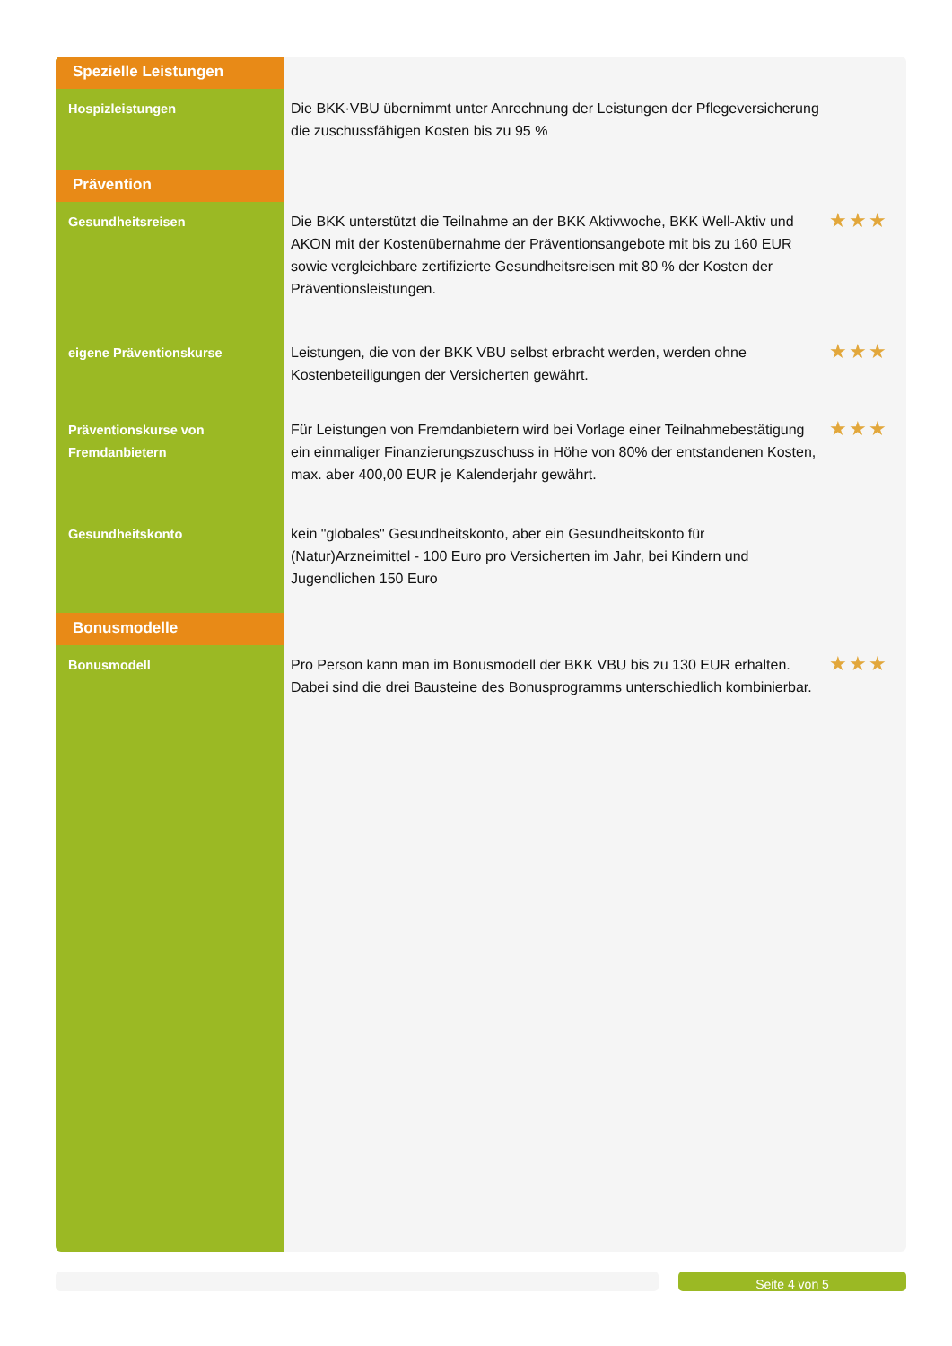| Spezielle Leistungen | | |
| Hospizleistungen | Die BKK·VBU übernimmt unter Anrechnung der Leistungen der Pflegeversicherung die zuschussfähigen Kosten bis zu 95 % | |
| Prävention | | |
| Gesundheitsreisen | Die BKK unterstützt die Teilnahme an der BKK Aktivwoche, BKK Well-Aktiv und AKON mit der Kostenübernahme der Präventionsangebote mit bis zu 160 EUR sowie vergleichbare zertifizierte Gesundheitsreisen mit 80 % der Kosten der Präventionsleistungen. | ★★★ |
| eigene Präventionskurse | Leistungen, die von der BKK VBU selbst erbracht werden, werden ohne Kostenbeteiligungen der Versicherten gewährt. | ★★★ |
| Präventionskurse von Fremdanbietern | Für Leistungen von Fremdanbietern wird bei Vorlage einer Teilnahmebestätigung ein einmaliger Finanzierungszuschuss in Höhe von 80% der entstandenen Kosten, max. aber 400,00 EUR je Kalenderjahr gewährt. | ★★★ |
| Gesundheitskonto | kein "globales" Gesundheitskonto, aber ein Gesundheitskonto für (Natur)Arzneimittel - 100 Euro pro Versicherten im Jahr, bei Kindern und Jugendlichen 150 Euro | |
| Bonusmodelle | | |
| Bonusmodell | Pro Person kann man im Bonusmodell der BKK VBU bis zu 130 EUR erhalten. Dabei sind die drei Bausteine des Bonusprogramms unterschiedlich kombinierbar. | ★★★ |
Seite 4 von 5